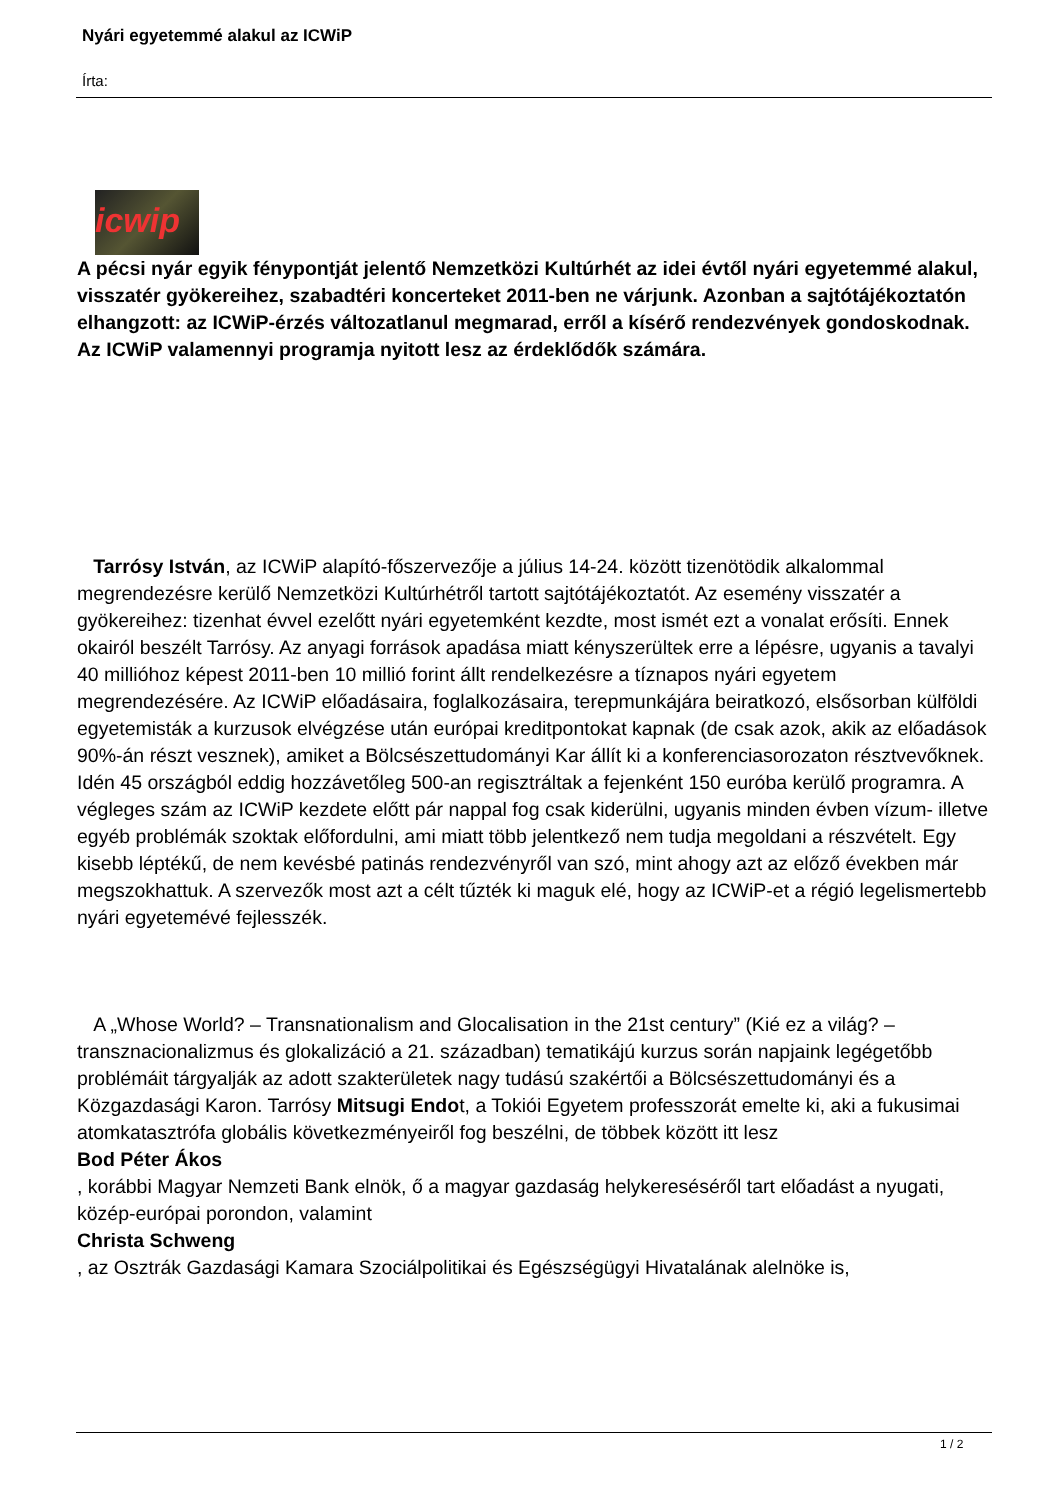Nyári egyetemmé alakul az ICWiP
Írta:
icwip
A pécsi nyár egyik fénypontját jelentő Nemzetközi Kultúrhét az idei évtől nyári egyetemmé alakul, visszatér gyökereihez, szabadtéri koncerteket 2011-ben ne várjunk. Azonban a sajtótájékoztatón elhangzott: az ICWiP-érzés változatlanul megmarad, erről a kísérő rendezvények gondoskodnak. Az ICWiP valamennyi programja nyitott lesz az érdeklődők számára.
Tarrósy István, az ICWiP alapító-főszervezője a július 14-24. között tizenötödik alkalommal megrendezésre kerülő Nemzetközi Kultúrhétről tartott sajtótájékoztatót. Az esemény visszatér a gyökereihez: tizenhat évvel ezelőtt nyári egyetemként kezdte, most ismét ezt a vonalat erősíti. Ennek okairól beszélt Tarrósy. Az anyagi források apadása miatt kényszerültek erre a lépésre, ugyanis a tavalyi 40 millióhoz képest 2011-ben 10 millió forint állt rendelkezésre a tíznapos nyári egyetem megrendezésére. Az ICWiP előadásaira, foglalkozásaira, terepmunkájára beiratkozó, elsősorban külföldi egyetemisták a kurzusok elvégzése után európai kreditpontokat kapnak (de csak azok, akik az előadások 90%-án részt vesznek), amiket a Bölcsészettudományi Kar állít ki a konferenciasorozaton résztvevőknek. Idén 45 országból eddig hozzávetőleg 500-an regisztráltak a fejenként 150 euróba kerülő programra. A végleges szám az ICWiP kezdete előtt pár nappal fog csak kiderülni, ugyanis minden évben vízum- illetve egyéb problémák szoktak előfordulni, ami miatt több jelentkező nem tudja megoldani a részvételt. Egy kisebb léptékű, de nem kevésbé patinás rendezvényről van szó, mint ahogy azt az előző években már megszokhattuk. A szervezők most azt a célt tűzték ki maguk elé, hogy az ICWiP-et a régió legelismertebb nyári egyetemévé fejlesszék.
A „Whose World? – Transnationalism and Glocalisation in the 21st century” (Kié ez a világ? – transznacionalizmus és glokalizáció a 21. században) tematikájú kurzus során napjaink legégetőbb problémáit tárgyalják az adott szakterületek nagy tudású szakértői a Bölcsészettudományi és a Közgazdasági Karon. Tarrósy Mitsugi Endot, a Tokiói Egyetem professzorát emelte ki, aki a fukusimai atomkatasztrófa globális következményeiről fog beszélni, de többek között itt lesz
Bod Péter Ákos
, korábbi Magyar Nemzeti Bank elnök, ő a magyar gazdaság helykereséséről tart előadást a nyugati, közép-európai porondon, valamint
Christa Schweng
, az Osztrák Gazdasági Kamara Szociálpolitikai és Egészségügyi Hivatalának alelnöke is,
1 / 2